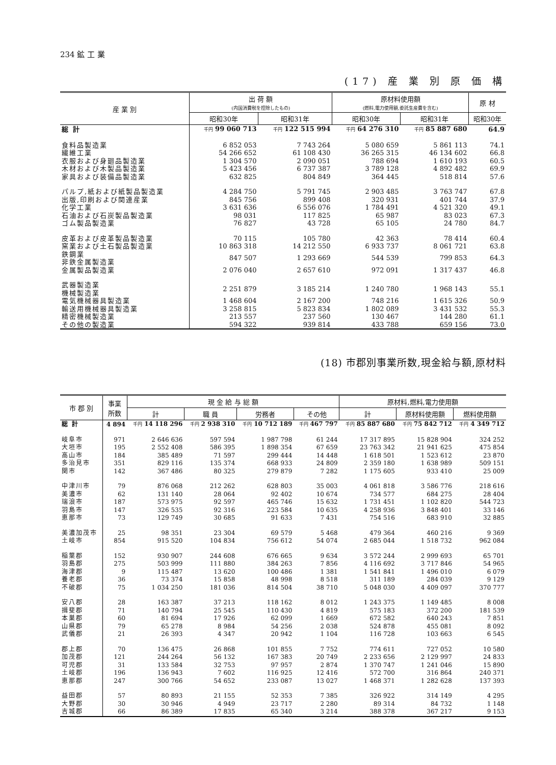234 鉱 工 業
(17) 産 業 別 原 価 構
| 産 業 別 | 出 荷 額 (内国消費税を控除したもの) | | 原材料使用額 (燃料,電力使用額,委託生産費を含む) | | 原 材 |
| --- | --- | --- | --- | --- | --- |
| | 昭和30年 | 昭和31年 | 昭和30年 | 昭和31年 | 昭和30年 |
| 総 計 | 千円 99 060 713 | 千円 122 515 994 | 千円 64 276 310 | 千円 85 887 680 | 64.9 |
| 食料品製造業 | 6 852 053 | 7 743 264 | 5 080 659 | 5 861 113 | 74.1 |
| 繊維工業 | 54 266 652 | 61 108 430 | 36 265 315 | 46 134 602 | 66.8 |
| 衣服および身廻品製造業 | 1 304 570 | 2 090 051 | 788 694 | 1 610 193 | 60.5 |
| 木材および木製品製造業 | 5 423 456 | 6 737 387 | 3 789 128 | 4 892 482 | 69.9 |
| 家具および装備品製造業 | 632 825 | 804 849 | 364 445 | 518 814 | 57.6 |
| パルプ,紙および紙製品製造業 | 4 284 750 | 5 791 745 | 2 903 485 | 3 763 747 | 67.8 |
| 出版,印刷および関連産業 | 845 756 | 899 408 | 320 931 | 401 744 | 37.9 |
| 化学工業 | 3 631 636 | 6 556 076 | 1 784 491 | 4 521 320 | 49.1 |
| 石油および石炭製品製造業 | 98 031 | 117 825 | 65 987 | 83 023 | 67.3 |
| ゴム製品製造業 | 76 827 | 43 728 | 65 105 | 24 780 | 84.7 |
| 皮革および皮革製品製造業 | 70 115 | 105 780 | 42 363 | 78 414 | 60.4 |
| 窯業および土石製品製造業 | 10 863 318 | 14 212 550 | 6 933 737 | 8 061 721 | 63.8 |
| 鉄鋼業 非鉄金属製造業 | 847 507 | 1 293 669 | 544 539 | 799 853 | 64.3 |
| 金属製品製造業 | 2 076 040 | 2 657 610 | 972 091 | 1 317 437 | 46.8 |
| 武器製造業 機械製造業 | 2 251 879 | 3 185 214 | 1 240 780 | 1 968 143 | 55.1 |
| 電気機械器具製造業 | 1 468 604 | 2 167 200 | 748 216 | 1 615 326 | 50.9 |
| 輸送用機械器具製造業 | 3 258 815 | 5 823 834 | 1 802 089 | 3 431 532 | 55.3 |
| 精密機械製造業 | 213 557 | 237 560 | 130 467 | 144 280 | 61.1 |
| その他の製造業 | 594 322 | 939 814 | 433 788 | 659 156 | 73.0 |
(18) 市郡別事業所数,現金給与額,原材料
| 市 郡 別 | 事業 所数 | 現 金 給 与 総 額 | | | | 原材料,燃料,電力使用額 | | |
| --- | --- | --- | --- | --- | --- | --- | --- | --- |
| | | 計 | 職 員 | 労務者 | その他 | 計 | 原材料使用額 | 燃料使用額 |
| 総 計 | 4 894 | 千円 14 118 296 | 千円 2 938 310 | 千円 10 712 189 | 千円 467 797 | 千円 85 887 680 | 千円 75 842 712 | 千円 4 349 712 |
| 岐阜市 | 971 | 2 646 636 | 597 594 | 1 987 798 | 61 244 | 17 317 895 | 15 828 904 | 324 252 |
| 大垣市 | 195 | 2 552 408 | 586 395 | 1 898 354 | 67 659 | 23 763 342 | 21 941 625 | 475 854 |
| 高山市 | 184 | 385 489 | 71 597 | 299 444 | 14 448 | 1 618 501 | 1 523 612 | 23 870 |
| 多治見市 | 351 | 829 116 | 135 374 | 668 933 | 24 809 | 2 359 180 | 1 638 989 | 509 151 |
| 関市 | 142 | 367 486 | 80 325 | 279 879 | 7 282 | 1 175 605 | 933 410 | 25 009 |
| 中津川市 | 79 | 876 068 | 212 262 | 628 803 | 35 003 | 4 061 818 | 3 586 776 | 218 616 |
| 美濃市 | 62 | 131 140 | 28 064 | 92 402 | 10 674 | 734 577 | 684 275 | 28 404 |
| 瑞浪市 | 187 | 573 975 | 92 597 | 465 746 | 15 632 | 1 731 451 | 1 102 820 | 544 723 |
| 羽島市 | 147 | 326 535 | 92 316 | 223 584 | 10 635 | 4 258 936 | 3 848 401 | 33 146 |
| 恵那市 | 73 | 129 749 | 30 685 | 91 633 | 7 431 | 754 516 | 683 910 | 32 885 |
| 美濃加茂市 | 25 | 98 351 | 23 304 | 69 579 | 5 468 | 479 364 | 460 216 | 9 369 |
| 土岐市 | 854 | 915 520 | 104 834 | 756 612 | 54 074 | 2 685 044 | 1 518 732 | 962 084 |
| 稲葉郡 | 152 | 930 907 | 244 608 | 676 665 | 9 634 | 3 572 244 | 2 999 693 | 65 701 |
| 羽島郡 | 275 | 503 999 | 111 880 | 384 263 | 7 856 | 4 116 692 | 3 717 846 | 54 965 |
| 海津郡 | 9 | 115 487 | 13 620 | 100 486 | 1 381 | 1 541 841 | 1 496 010 | 6 079 |
| 養老郡 | 36 | 73 374 | 15 858 | 48 998 | 8 518 | 311 189 | 284 039 | 9 129 |
| 不破郡 | 75 | 1 034 250 | 181 036 | 814 504 | 38 710 | 5 048 030 | 4 409 097 | 370 777 |
| 安八郡 | 28 | 163 387 | 37 213 | 118 162 | 8 012 | 1 243 375 | 1 149 485 | 8 008 |
| 揖斐郡 | 71 | 140 794 | 25 545 | 110 430 | 4 819 | 575 183 | 372 200 | 181 539 |
| 本巣郡 | 60 | 81 694 | 17 926 | 62 099 | 1 669 | 672 582 | 640 243 | 7 851 |
| 山県郡 | 79 | 65 278 | 8 984 | 54 256 | 2 038 | 524 878 | 455 081 | 8 092 |
| 武儀郡 | 21 | 26 393 | 4 347 | 20 942 | 1 104 | 116 728 | 103 663 | 6 545 |
| 郡上郡 | 70 | 136 475 | 26 868 | 101 855 | 7 752 | 774 611 | 727 052 | 10 580 |
| 加茂郡 | 121 | 244 264 | 56 132 | 167 383 | 20 749 | 2 233 656 | 2 129 997 | 24 833 |
| 可児郡 | 31 | 133 584 | 32 753 | 97 957 | 2 874 | 1 370 747 | 1 241 046 | 15 890 |
| 土岐郡 | 196 | 136 943 | 7 602 | 116 925 | 12 416 | 572 700 | 316 864 | 240 371 |
| 恵那郡 | 247 | 300 766 | 54 652 | 233 087 | 13 027 | 1 468 371 | 1 282 628 | 137 393 |
| 益田郡 | 57 | 80 893 | 21 155 | 52 353 | 7 385 | 326 922 | 314 149 | 4 295 |
| 大野郡 | 30 | 30 946 | 4 949 | 23 717 | 2 280 | 89 314 | 84 732 | 1 148 |
| 吉城郡 | 66 | 86 389 | 17 835 | 65 340 | 3 214 | 388 378 | 367 217 | 9 153 |